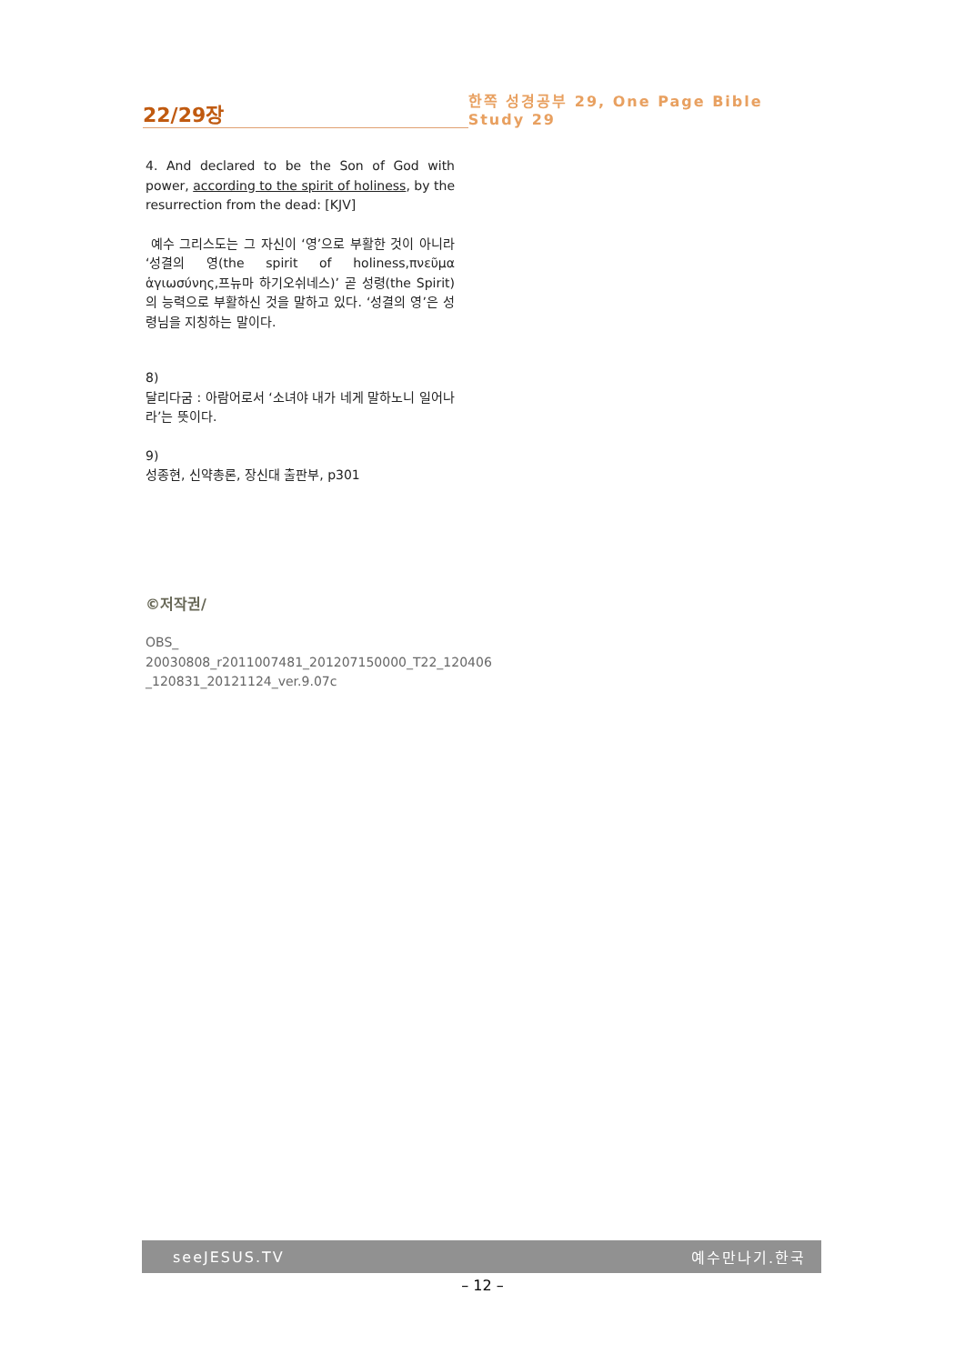22/29장
한쪽 성경공부 29, One Page Bible Study 29
4. And declared to be the Son of God with power, according to the spirit of holiness, by the resurrection from the dead: [KJV]
예수 그리스도는 그 자신이 ‘영’으로 부활한 것이 아니라 ‘성결의 영(the spirit of holiness,πνεῦμα ἁγιωσύνης,프뉴마 하기오쉬네스)’ 곧 성령(the Spirit)의 능력으로 부활하신 것을 말하고 있다. ‘성결의 영’은 성령님을 지칭하는 말이다.
8)
달리다굼 : 아람어로서 ‘소녀야 내가 네게 말하노니 일어나라’는 뜻이다.
9)
성종현, 신약총론, 장신대 출판부, p301
©저작권/
OBS_
20030808_r2011007481_201207150000_T22_120406
_120831_20121124_ver.9.07c
seeJESUS.TV 예수만나기.한국
– 12 –